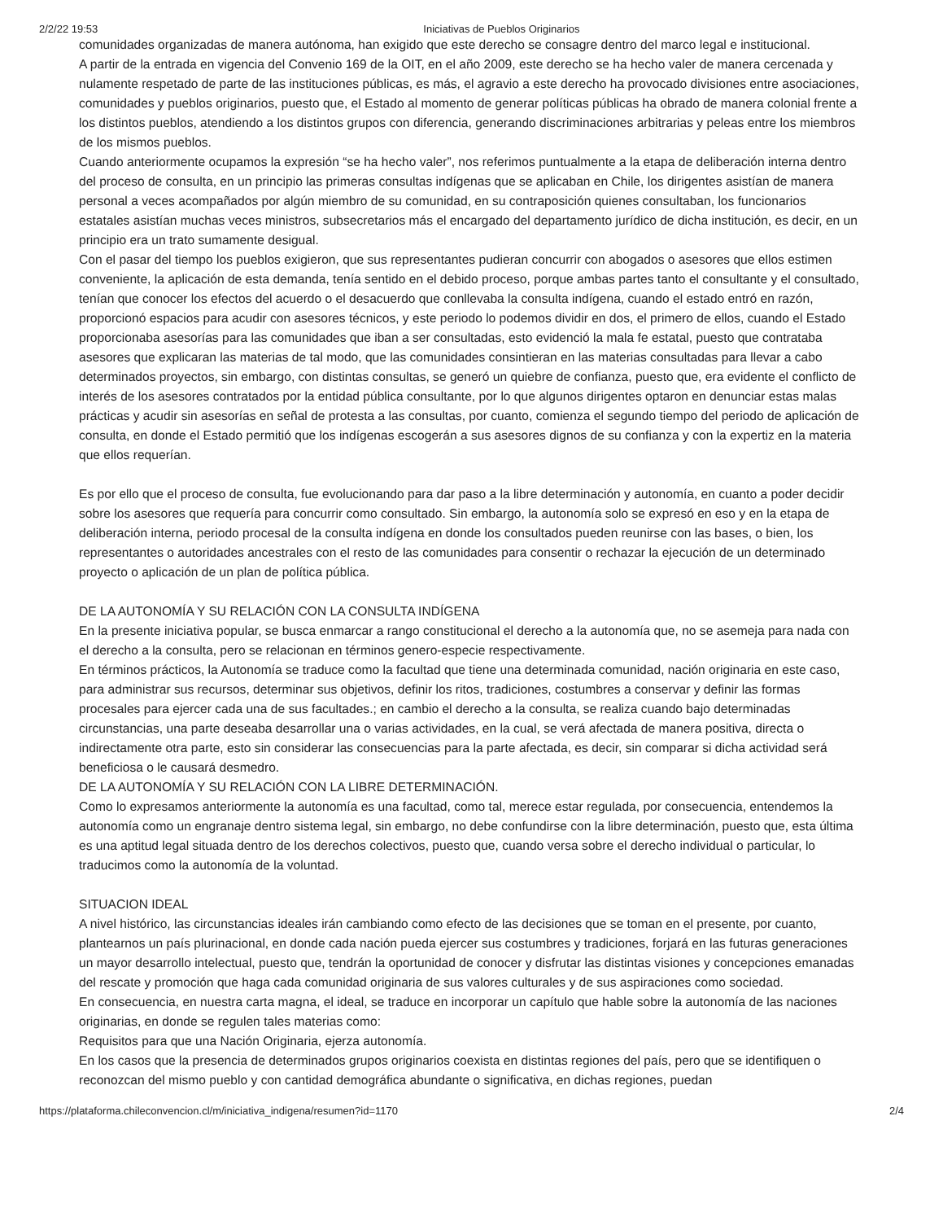2/2/22 19:53 Iniciativas de Pueblos Originarios
comunidades organizadas de manera autónoma, han exigido que este derecho se consagre dentro del marco legal e institucional.
A partir de la entrada en vigencia del Convenio 169 de la OIT, en el año 2009, este derecho se ha hecho valer de manera cercenada y nulamente respetado de parte de las instituciones públicas, es más, el agravio a este derecho ha provocado divisiones entre asociaciones, comunidades y pueblos originarios, puesto que, el Estado al momento de generar políticas públicas ha obrado de manera colonial frente a los distintos pueblos, atendiendo a los distintos grupos con diferencia, generando discriminaciones arbitrarias y peleas entre los miembros de los mismos pueblos.
Cuando anteriormente ocupamos la expresión “se ha hecho valer”, nos referimos puntualmente a la etapa de deliberación interna dentro del proceso de consulta, en un principio las primeras consultas indígenas que se aplicaban en Chile, los dirigentes asistían de manera personal a veces acompañados por algún miembro de su comunidad, en su contraposición quienes consultaban, los funcionarios estatales asistían muchas veces ministros, subsecretarios más el encargado del departamento jurídico de dicha institución, es decir, en un principio era un trato sumamente desigual.
Con el pasar del tiempo los pueblos exigieron, que sus representantes pudieran concurrir con abogados o asesores que ellos estimen conveniente, la aplicación de esta demanda, tenía sentido en el debido proceso, porque ambas partes tanto el consultante y el consultado, tenían que conocer los efectos del acuerdo o el desacuerdo que conllevaba la consulta indígena, cuando el estado entró en razón, proporcionó espacios para acudir con asesores técnicos, y este periodo lo podemos dividir en dos, el primero de ellos, cuando el Estado proporcionaba asesorías para las comunidades que iban a ser consultadas, esto evidenció la mala fe estatal, puesto que contrataba asesores que explicaran las materias de tal modo, que las comunidades consintieran en las materias consultadas para llevar a cabo determinados proyectos, sin embargo, con distintas consultas, se generó un quiebre de confianza, puesto que, era evidente el conflicto de interés de los asesores contratados por la entidad pública consultante, por lo que algunos dirigentes optaron en denunciar estas malas prácticas y acudir sin asesorías en señal de protesta a las consultas, por cuanto, comienza el segundo tiempo del periodo de aplicación de consulta, en donde el Estado permitió que los indígenas escogerán a sus asesores dignos de su confianza y con la expertiz en la materia que ellos requerían.
Es por ello que el proceso de consulta, fue evolucionando para dar paso a la libre determinación y autonomía, en cuanto a poder decidir sobre los asesores que requería para concurrir como consultado. Sin embargo, la autonomía solo se expresó en eso y en la etapa de deliberación interna, periodo procesal de la consulta indígena en donde los consultados pueden reunirse con las bases, o bien, los representantes o autoridades ancestrales con el resto de las comunidades para consentir o rechazar la ejecución de un determinado proyecto o aplicación de un plan de política pública.
DE LA AUTONOMÍA Y SU RELACIÓN CON LA CONSULTA INDÍGENA
En la presente iniciativa popular, se busca enmarcar a rango constitucional el derecho a la autonomía que, no se asemeja para nada con el derecho a la consulta, pero se relacionan en términos genero-especie respectivamente.
En términos prácticos, la Autonomía se traduce como la facultad que tiene una determinada comunidad, nación originaria en este caso, para administrar sus recursos, determinar sus objetivos, definir los ritos, tradiciones, costumbres a conservar y definir las formas procesales para ejercer cada una de sus facultades.; en cambio el derecho a la consulta, se realiza cuando bajo determinadas circunstancias, una parte deseaba desarrollar una o varias actividades, en la cual, se verá afectada de manera positiva, directa o indirectamente otra parte, esto sin considerar las consecuencias para la parte afectada, es decir, sin comparar si dicha actividad será beneficiosa o le causará desmedro.
DE LA AUTONOMÍA Y SU RELACIÓN CON LA LIBRE DETERMINACIÓN.
Como lo expresamos anteriormente la autonomía es una facultad, como tal, merece estar regulada, por consecuencia, entendemos la autonomía como un engranaje dentro sistema legal, sin embargo, no debe confundirse con la libre determinación, puesto que, esta última es una aptitud legal situada dentro de los derechos colectivos, puesto que, cuando versa sobre el derecho individual o particular, lo traducimos como la autonomía de la voluntad.
SITUACION IDEAL
A nivel histórico, las circunstancias ideales irán cambiando como efecto de las decisiones que se toman en el presente, por cuanto, plantearnos un país plurinacional, en donde cada nación pueda ejercer sus costumbres y tradiciones, forjará en las futuras generaciones un mayor desarrollo intelectual, puesto que, tendrán la oportunidad de conocer y disfrutar las distintas visiones y concepciones emanadas del rescate y promoción que haga cada comunidad originaria de sus valores culturales y de sus aspiraciones como sociedad.
En consecuencia, en nuestra carta magna, el ideal, se traduce en incorporar un capítulo que hable sobre la autonomía de las naciones originarias, en donde se regulen tales materias como:
Requisitos para que una Nación Originaria, ejerza autonomía.
En los casos que la presencia de determinados grupos originarios coexista en distintas regiones del país, pero que se identifiquen o reconozcan del mismo pueblo y con cantidad demográfica abundante o significativa, en dichas regiones, puedan
https://plataforma.chileconvencion.cl/m/iniciativa_indigena/resumen?id=1170 2/4